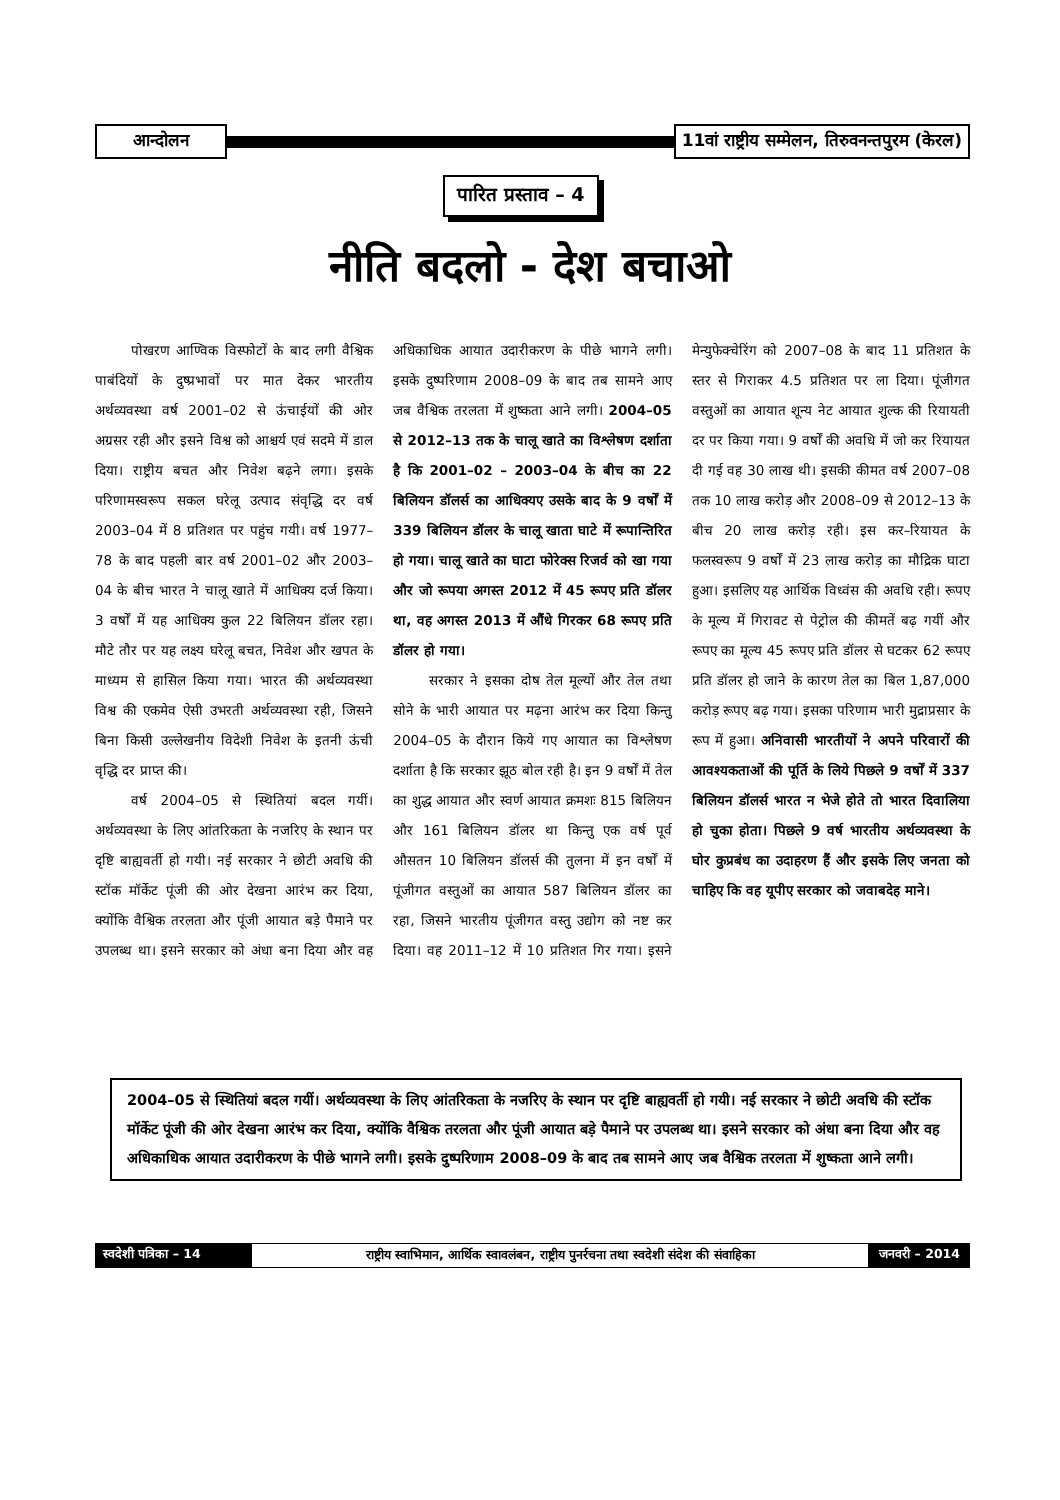आन्दोलन
11वां राष्ट्रीय सम्मेलन, तिरुवनन्तपुरम (केरल)
पारित प्रस्ताव – 4
नीति बदलो - देश बचाओ
पोखरण आण्विक विस्फोटों के बाद लगी वैश्विक पाबंदियों के दुष्प्रभावों पर मात देकर भारतीय अर्थव्यवस्था वर्ष 2001–02 से ऊंचाईयों की ओर अग्रसर रही और इसने विश्व को आश्चर्य एवं सदमे में डाल दिया। राष्ट्रीय बचत और निवेश बढ़ने लगा। इसके परिणामस्वरूप सकल घरेलू उत्पाद संवृद्धि दर वर्ष 2003–04 में 8 प्रतिशत पर पहुंच गयी। वर्ष 1977–78 के बाद पहली बार वर्ष 2001–02 और 2003–04 के बीच भारत ने चालू खाते में आधिक्य दर्ज किया। 3 वर्षों में यह आधिक्य कुल 22 बिलियन डॉलर रहा। मौटे तौर पर यह लक्ष्य घरेलू बचत, निवेश और खपत के माध्यम से हासिल किया गया। भारत की अर्थव्यवस्था विश्व की एकमेव ऐसी उभरती अर्थव्यवस्था रही, जिसने बिना किसी उल्लेखनीय विदेशी निवेश के इतनी ऊंची वृद्धि दर प्राप्त की।
वर्ष 2004–05 से स्थितियां बदल गयीं। अर्थव्यवस्था के लिए आंतरिकता के नजरिए के स्थान पर दृष्टि बाह्यवर्ती हो गयी। नई सरकार ने छोटी अवधि की स्टॉक मॉर्केट पूंजी की ओर देखना आरंभ कर दिया, क्योंकि वैश्विक तरलता और पूंजी आयात बड़े पैमाने पर उपलब्ध था। इसने सरकार को अंधा बना दिया और वह अधिकाधिक आयात उदारीकरण के पीछे भागने लगी। इसके दुष्परिणाम 2008–09 के बाद तब सामने आए जब वैश्विक तरलता में शुष्कता आने लगी। 2004–05 से 2012–13 तक के चालू खाते का विश्लेषण दर्शाता है कि 2001–02 – 2003–04 के बीच का 22 बिलियन डॉलर्स का आधिक्यए उसके बाद के 9 वर्षों में 339 बिलियन डॉलर के चालू खाता घाटे में रूपान्तिरित हो गया। चालू खाते का घाटा फोरेक्स रिजर्व को खा गया और जो रूपया अगस्त 2012 में 45 रूपए प्रति डॉलर था, वह अगस्त 2013 में औंधे गिरकर 68 रूपए प्रति डॉलर हो गया।
सरकार ने इसका दोष तेल मूल्यों और तेल तथा सोने के भारी आयात पर मढ़ना आरंभ कर दिया किन्तु 2004–05 के दौरान किये गए आयात का विश्लेषण दर्शाता है कि सरकार झूठ बोल रही है। इन 9 वर्षों में तेल का शुद्ध आयात और स्वर्ण आयात क्रमशः 815 बिलियन और 161 बिलियन डॉलर था किन्तु एक वर्ष पूर्व औसतन 10 बिलियन डॉलर्स की तुलना में इन वर्षों में पूंजीगत वस्तुओं का आयात 587 बिलियन डॉलर का रहा, जिसने भारतीय पूंजीगत वस्तु उद्योग को नष्ट कर दिया। वह 2011–12 में 10 प्रतिशत गिर गया। इसने मेन्युफेक्चेरिंग को 2007–08 के बाद 11 प्रतिशत के स्तर से गिराकर 4.5 प्रतिशत पर ला दिया। पूंजीगत वस्तुओं का आयात शून्य नेट आयात शुल्क की रियायती दर पर किया गया। 9 वर्षों की अवधि में जो कर रियायत दी गई वह 30 लाख थी। इसकी कीमत वर्ष 2007–08 तक 10 लाख करोड़ और 2008–09 से 2012–13 के बीच 20 लाख करोड़ रही। इस कर–रियायत के फलस्वरूप 9 वर्षों में 23 लाख करोड़ का मौद्रिक घाटा हुआ। इसलिए यह आर्थिक विध्वंस की अवधि रही। रूपए के मूल्य में गिरावट से पेट्रोल की कीमतें बढ़ गयीं और रूपए का मूल्य 45 रूपए प्रति डॉलर से घटकर 62 रूपए प्रति डॉलर हो जाने के कारण तेल का बिल 1,87,000 करोड़ रूपए बढ़ गया। इसका परिणाम भारी मुद्राप्रसार के रूप में हुआ। अनिवासी भारतीयों ने अपने परिवारों की आवश्यकताओं की पूर्ति के लिये पिछले 9 वर्षों में 337 बिलियन डॉलर्स भारत न भेजे होते तो भारत दिवालिया हो चुका होता। पिछले 9 वर्ष भारतीय अर्थव्यवस्था के घोर कुप्रबंध का उदाहरण हैं और इसके लिए जनता को चाहिए कि वह यूपीए सरकार को जवाबदेह माने।
2004–05 से स्थितियां बदल गयीं। अर्थव्यवस्था के लिए आंतरिकता के नजरिए के स्थान पर दृष्टि बाह्यवर्ती हो गयी। नई सरकार ने छोटी अवधि की स्टॉक मॉर्केट पूंजी की ओर देखना आरंभ कर दिया, क्योंकि वैश्विक तरलता और पूंजी आयात बड़े पैमाने पर उपलब्ध था। इसने सरकार को अंधा बना दिया और वह अधिकाधिक आयात उदारीकरण के पीछे भागने लगी। इसके दुष्परिणाम 2008–09 के बाद तब सामने आए जब वैश्विक तरलता में शुष्कता आने लगी।
स्वदेशी पत्रिका – 14
राष्ट्रीय स्वाभिमान, आर्थिक स्वावलंबन, राष्ट्रीय पुनर्रचना तथा स्वदेशी संदेश की संवाहिका
जनवरी – 2014